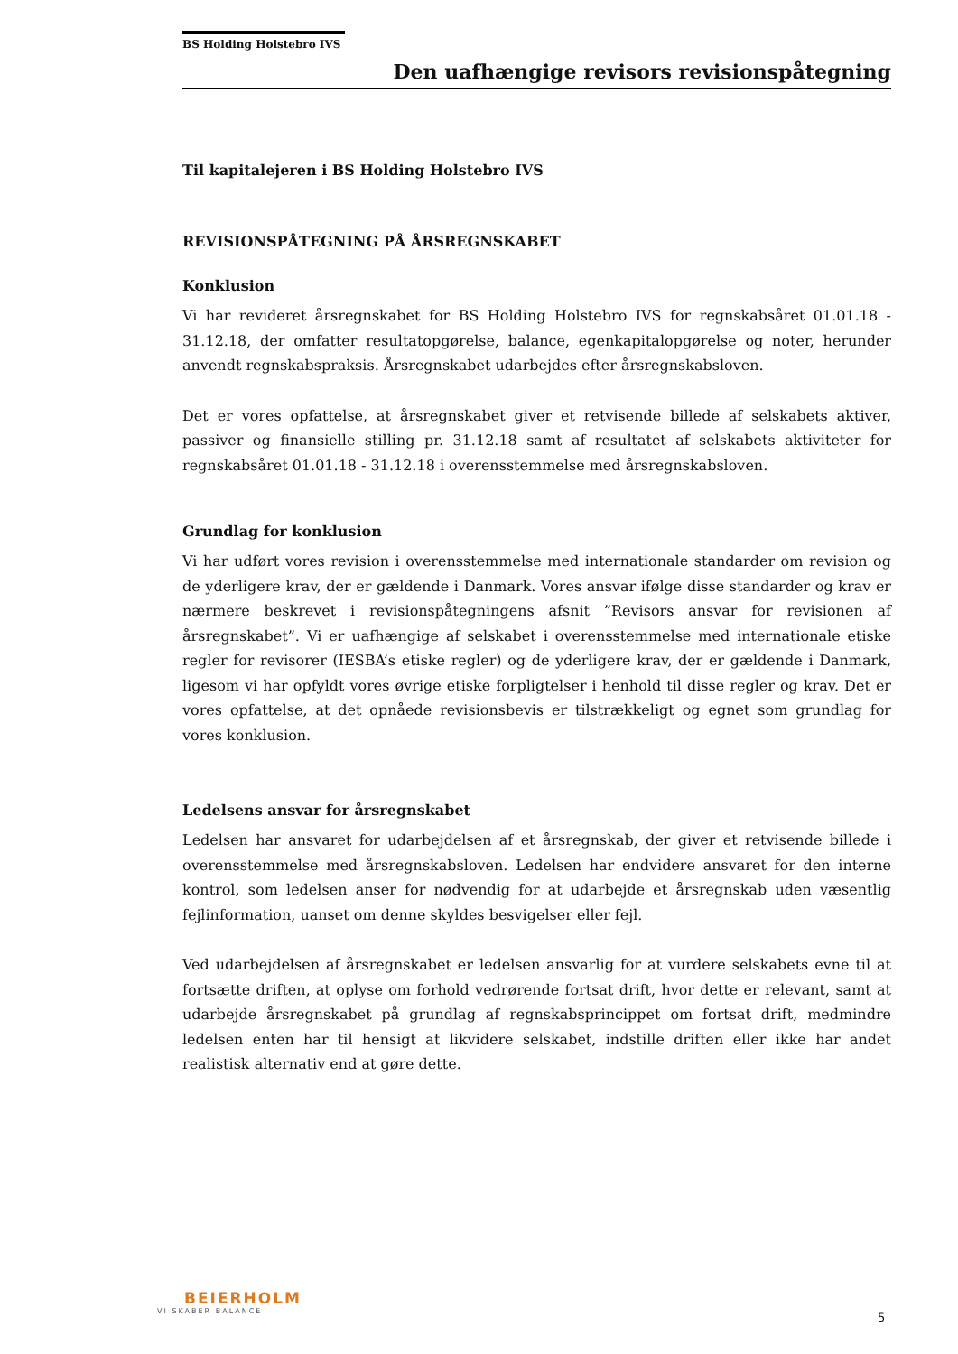BS Holding Holstebro IVS
Den uafhængige revisors revisionspåtegning
Til kapitalejeren i BS Holding Holstebro IVS
REVISIONSPÅTEGNING PÅ ÅRSREGNSKABET
Konklusion
Vi har revideret årsregnskabet for BS Holding Holstebro IVS for regnskabsåret 01.01.18 - 31.12.18, der omfatter resultatopgørelse, balance, egenkapitalopgørelse og noter, herunder anvendt regnskabspraksis. Årsregnskabet udarbejdes efter årsregnskabsloven.
Det er vores opfattelse, at årsregnskabet giver et retvisende billede af selskabets aktiver, passiver og finansielle stilling pr. 31.12.18 samt af resultatet af selskabets aktiviteter for regnskabsåret 01.01.18 - 31.12.18 i overensstemmelse med årsregnskabsloven.
Grundlag for konklusion
Vi har udført vores revision i overensstemmelse med internationale standarder om revision og de yderligere krav, der er gældende i Danmark. Vores ansvar ifølge disse standarder og krav er nærmere beskrevet i revisionspåtegningens afsnit ”Revisors ansvar for revisionen af årsregnskabet”. Vi er uafhængige af selskabet i overensstemmelse med internationale etiske regler for revisorer (IESBA’s etiske regler) og de yderligere krav, der er gældende i Danmark, ligesom vi har opfyldt vores øvrige etiske forpligtelser i henhold til disse regler og krav. Det er vores opfattelse, at det opnåede revisionsbevis er tilstrækkeligt og egnet som grundlag for vores konklusion.
Ledelsens ansvar for årsregnskabet
Ledelsen har ansvaret for udarbejdelsen af et årsregnskab, der giver et retvisende billede i overensstemmelse med årsregnskabsloven. Ledelsen har endvidere ansvaret for den interne kontrol, som ledelsen anser for nødvendig for at udarbejde et årsregnskab uden væsentlig fejlinformation, uanset om denne skyldes besvigelser eller fejl.
Ved udarbejdelsen af årsregnskabet er ledelsen ansvarlig for at vurdere selskabets evne til at fortsætte driften, at oplyse om forhold vedrørende fortsat drift, hvor dette er relevant, samt at udarbejde årsregnskabet på grundlag af regnskabsprincippet om fortsat drift, medmindre ledelsen enten har til hensigt at likvidere selskabet, indstille driften eller ikke har andet realistisk alternativ end at gøre dette.
BEIERHOLM
VI SKABER BALANCE
5